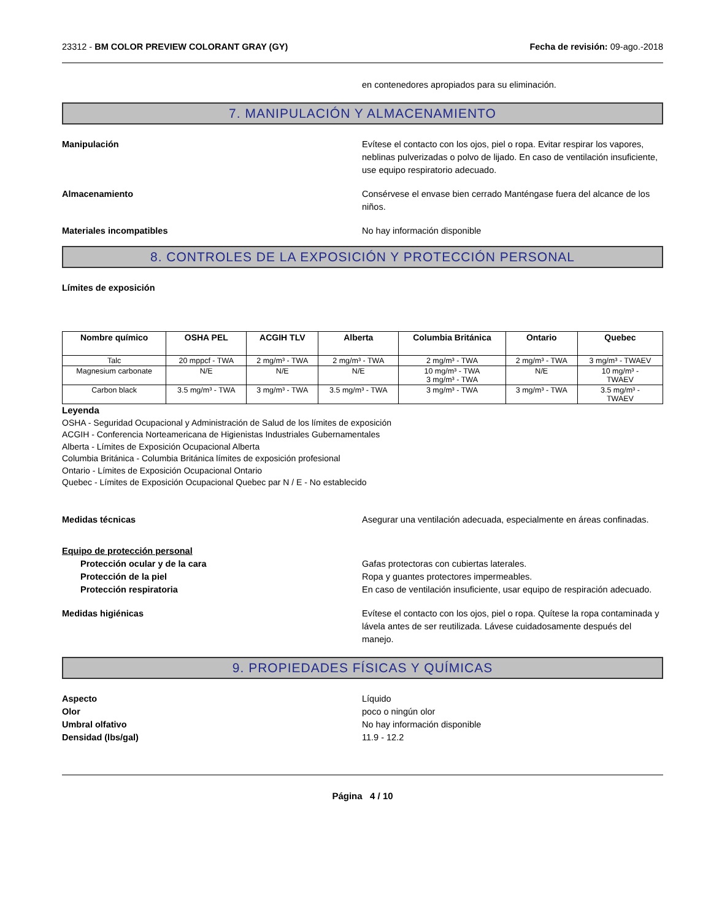23312 - BM COLOR PREVIEW COLORANT GRAY (GY)
Fecha de revisión: 09-ago.-2018
en contenedores apropiados para su eliminación.
7. MANIPULACIÓN Y ALMACENAMIENTO
Manipulación Evítese el contacto con los ojos, piel o ropa. Evitar respirar los vapores, neblinas pulverizadas o polvo de lijado. En caso de ventilación insuficiente, use equipo respiratorio adecuado.
Almacenamiento Consérvese el envase bien cerrado Manténgase fuera del alcance de los niños.
Materiales incompatibles No hay información disponible
8. CONTROLES DE LA EXPOSICIÓN Y PROTECCIÓN PERSONAL
Límites de exposición
| Nombre químico | OSHA PEL | ACGIH TLV | Alberta | Columbia Británica | Ontario | Quebec |
| --- | --- | --- | --- | --- | --- | --- |
| Talc | 20 mppcf - TWA | 2 mg/m³ - TWA | 2 mg/m³ - TWA | 2 mg/m³ - TWA | 2 mg/m³ - TWA | 3 mg/m³ - TWAEV |
| Magnesium carbonate | N/E | N/E | N/E | 10 mg/m³ - TWA 3 mg/m³ - TWA | N/E | 10 mg/m³ - TWAEV |
| Carbon black | 3.5 mg/m³ - TWA | 3 mg/m³ - TWA | 3.5 mg/m³ - TWA | 3 mg/m³ - TWA | 3 mg/m³ - TWA | 3.5 mg/m³ - TWAEV |
Leyenda
OSHA - Seguridad Ocupacional y Administración de Salud de los límites de exposición
ACGIH - Conferencia Norteamericana de Higienistas Industriales Gubernamentales
Alberta - Límites de Exposición Ocupacional Alberta
Columbia Británica - Columbia Británica límites de exposición profesional
Ontario - Límites de Exposición Ocupacional Ontario
Quebec - Límites de Exposición Ocupacional Quebec par N / E - No establecido
Medidas técnicas Asegurar una ventilación adecuada, especialmente en áreas confinadas.
Equipo de protección personal
Protección ocular y de la cara Gafas protectoras con cubiertas laterales.
Protección de la piel Ropa y guantes protectores impermeables.
Protección respiratoria En caso de ventilación insuficiente, usar equipo de respiración adecuado.
Medidas higiénicas Evítese el contacto con los ojos, piel o ropa. Quítese la ropa contaminada y lávela antes de ser reutilizada. Lávese cuidadosamente después del manejo.
9. PROPIEDADES FÍSICAS Y QUÍMICAS
Aspecto Líquido
Olor poco o ningún olor
Umbral olfativo No hay información disponible
Densidad (lbs/gal) 11.9 - 12.2
Página 4 / 10